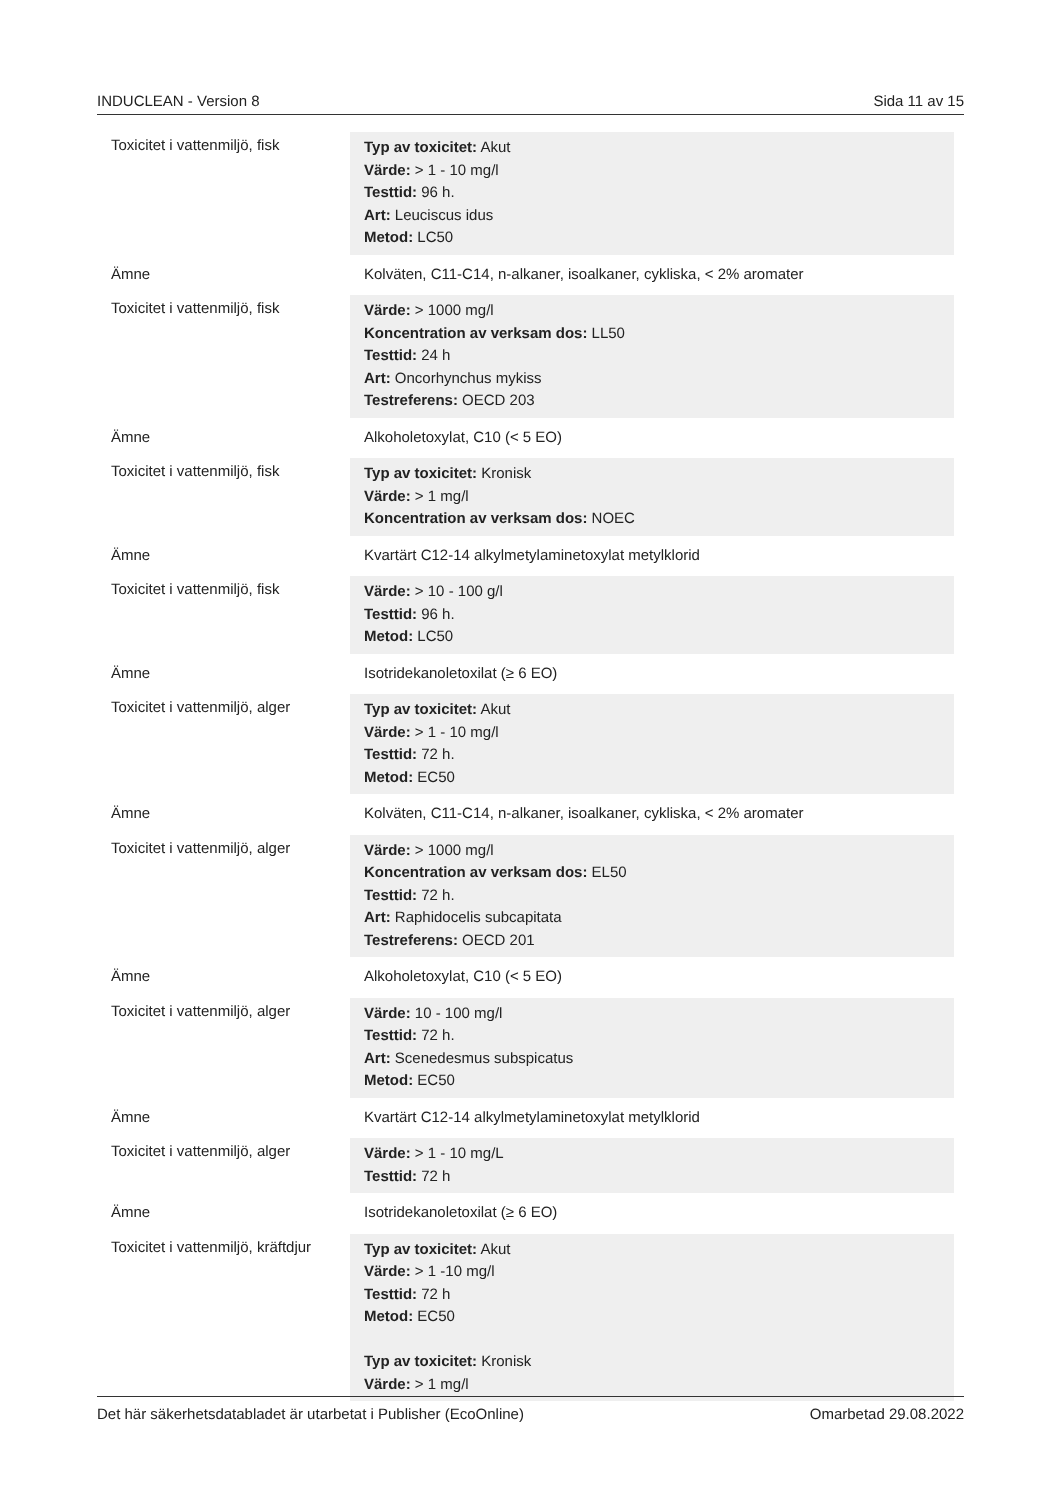INDUCLEAN - Version 8 Sida 11 av 15
| Toxicitet i vattenmiljö, fisk | Typ av toxicitet: Akut Värde: > 1 - 10 mg/l Testtid: 96 h. Art: Leuciscus idus Metod: LC50 |
| Ämne | Kolväten, C11-C14, n-alkaner, isoalkaner, cykliska, < 2% aromater |
| Toxicitet i vattenmiljö, fisk | Värde: > 1000 mg/l Koncentration av verksam dos: LL50 Testtid: 24 h Art: Oncorhynchus mykiss Testreferens: OECD 203 |
| Ämne | Alkoholetoxylat, C10 (< 5 EO) |
| Toxicitet i vattenmiljö, fisk | Typ av toxicitet: Kronisk Värde: > 1 mg/l Koncentration av verksam dos: NOEC |
| Ämne | Kvartärt C12-14 alkylmetylaminetoxylat metylklorid |
| Toxicitet i vattenmiljö, fisk | Värde: > 10 - 100 g/l Testtid: 96 h. Metod: LC50 |
| Ämne | Isotridekanoletoxilat (≥ 6 EO) |
| Toxicitet i vattenmiljö, alger | Typ av toxicitet: Akut Värde: > 1 - 10 mg/l Testtid: 72 h. Metod: EC50 |
| Ämne | Kolväten, C11-C14, n-alkaner, isoalkaner, cykliska, < 2% aromater |
| Toxicitet i vattenmiljö, alger | Värde: > 1000 mg/l Koncentration av verksam dos: EL50 Testtid: 72 h. Art: Raphidocelis subcapitata Testreferens: OECD 201 |
| Ämne | Alkoholetoxylat, C10 (< 5 EO) |
| Toxicitet i vattenmiljö, alger | Värde: 10 - 100 mg/l Testtid: 72 h. Art: Scenedesmus subspicatus Metod: EC50 |
| Ämne | Kvartärt C12-14 alkylmetylaminetoxylat metylklorid |
| Toxicitet i vattenmiljö, alger | Värde: > 1 - 10 mg/L Testtid: 72 h |
| Ämne | Isotridekanoletoxilat (≥ 6 EO) |
| Toxicitet i vattenmiljö, kräftdjur | Typ av toxicitet: Akut Värde: > 1 -10 mg/l Testtid: 72 h Metod: EC50 Typ av toxicitet: Kronisk Värde: > 1 mg/l |
Det här säkerhetsdatabladet är utarbetat i Publisher (EcoOnline) Omarbetad 29.08.2022